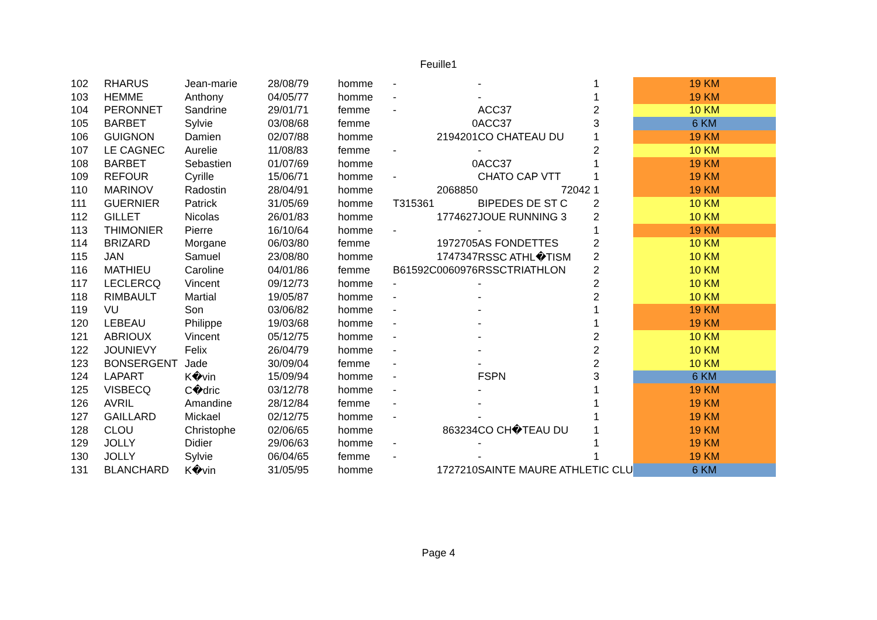Feuille1
| 102 | RHARUS | Jean-marie | 28/08/79 | homme | - | - | 1 | | 19 KM |
| 103 | HEMME | Anthony | 04/05/77 | homme | - | - | 1 | | 19 KM |
| 104 | PERONNET | Sandrine | 29/01/71 | femme | - | ACC37 | 2 | | 10 KM |
| 105 | BARBET | Sylvie | 03/08/68 | femme | 0 | ACC37 | 3 | | 6 KM |
| 106 | GUIGNON | Damien | 02/07/88 | homme | 2194201 | CO CHATEAU DU | 1 | | 19 KM |
| 107 | LE CAGNEC | Aurelie | 11/08/83 | femme | - | - | 2 | | 10 KM |
| 108 | BARBET | Sebastien | 01/07/69 | homme | 0 | ACC37 | 1 | | 19 KM |
| 109 | REFOUR | Cyrille | 15/06/71 | homme | - | CHATO CAP VTT | 1 | | 19 KM |
| 110 | MARINOV | Radostin | 28/04/91 | homme | 2068850 | 72042 | 1 | | 19 KM |
| 111 | GUERNIER | Patrick | 31/05/69 | homme | T315361 | BIPEDES DE ST C | 2 | | 10 KM |
| 112 | GILLET | Nicolas | 26/01/83 | homme | 1774627 | JOUE RUNNING 3 | 2 | | 10 KM |
| 113 | THIMONIER | Pierre | 16/10/64 | homme | - | - | 1 | | 19 KM |
| 114 | BRIZARD | Morgane | 06/03/80 | femme | 1972705 | AS FONDETTES | 2 | | 10 KM |
| 115 | JAN | Samuel | 23/08/80 | homme | 1747347 | RSSC ATHL�TISM | 2 | | 10 KM |
| 116 | MATHIEU | Caroline | 04/01/86 | femme | B61592C0060976 | RSSCTRIATHLON | 2 | | 10 KM |
| 117 | LECLERCQ | Vincent | 09/12/73 | homme | - | - | 2 | | 10 KM |
| 118 | RIMBAULT | Martial | 19/05/87 | homme | - | - | 2 | | 10 KM |
| 119 | VU | Son | 03/06/82 | homme | - | - | 1 | | 19 KM |
| 120 | LEBEAU | Philippe | 19/03/68 | homme | - | - | 1 | | 19 KM |
| 121 | ABRIOUX | Vincent | 05/12/75 | homme | - | - | 2 | | 10 KM |
| 122 | JOUNIEVY | Felix | 26/04/79 | homme | - | - | 2 | | 10 KM |
| 123 | BONSERGENT | Jade | 30/09/04 | femme | - | - | 2 | | 10 KM |
| 124 | LAPART | K�vin | 15/09/94 | homme | - | FSPN | 3 | | 6 KM |
| 125 | VISBECQ | C�dric | 03/12/78 | homme | - | - | 1 | | 19 KM |
| 126 | AVRIL | Amandine | 28/12/84 | femme | - | - | 1 | | 19 KM |
| 127 | GAILLARD | Mickael | 02/12/75 | homme | - | - | 1 | | 19 KM |
| 128 | CLOU | Christophe | 02/06/65 | homme | 863234 | CO CH�TEAU DU | 1 | | 19 KM |
| 129 | JOLLY | Didier | 29/06/63 | homme | - | - | 1 | | 19 KM |
| 130 | JOLLY | Sylvie | 06/04/65 | femme | - | - | 1 | | 19 KM |
| 131 | BLANCHARD | K�vin | 31/05/95 | homme | 1727210 | SAINTE MAURE ATHLETIC CLU | | | 6 KM |
Page 4